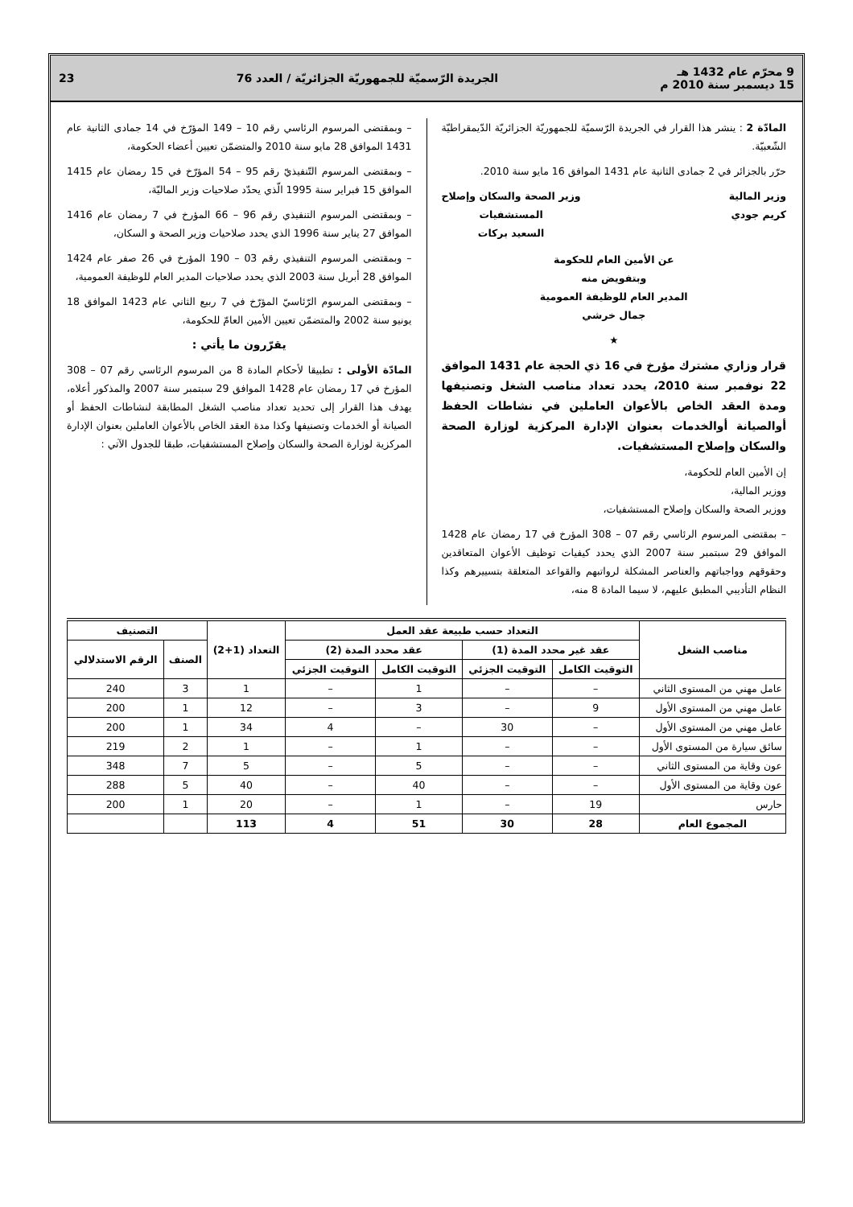9 محرّم عام 1432 هـ
15 ديسمبر سنة 2010 م
الجريدة الرّسميّة للجمهوريّة الجزائريّة / العدد 76
23
المادّة 2 : ينشر هذا القرار في الجريدة الرّسميّة للجمهوريّة الجزائريّة الدّيمقراطيّة الشّعبيّة.
حرّر بالجزائر في 2 جمادى الثانية عام 1431 الموافق 16 مايو سنة 2010.
وزير المالية
كريم جودي
وزير الصحة والسكان وإصلاح
المستشفيات
السعيد بركات
عن الأمين العام للحكومة
وبتفويض منه
المدير العام للوظيفة العمومية
جمال خرشي
★
قرار وزاري مشترك مؤرخ في 16 ذي الحجة عام 1431 الموافق 22 نوفمبر سنة 2010، يحدد تعداد مناصب الشغل وتصنيفها ومدة العقد الخاص بالأعوان العاملين في نشاطات الحفظ أوالصيانة أوالخدمات بعنوان الإدارة المركزية لوزارة الصحة والسكان وإصلاح المستشفيات.
إن الأمين العام للحكومة،
ووزير المالية،
ووزير الصحة والسكان وإصلاح المستشفيات،
– بمقتضى المرسوم الرئاسي رقم 07 – 308 المؤرخ في 17 رمضان عام 1428 الموافق 29 سبتمبر سنة 2007 الذي يحدد كيفيات توظيف الأعوان المتعاقدين وحقوقهم وواجباتهم والعناصر المشكلة لرواتبهم والقواعد المتعلقة بتسييرهم وكذا النظام التأديبي المطبق عليهم، لا سيما المادة 8 منه،
– وبمقتضى المرسوم الرئاسي رقم 10 – 149 المؤرّخ في 14 جمادى الثانية عام 1431 الموافق 28 مايو سنة 2010 والمتضمّن تعيين أعضاء الحكومة،
– وبمقتضى المرسوم التّنفيذيّ رقم 95 – 54 المؤرّخ في 15 رمضان عام 1415 الموافق 15 فبراير سنة 1995 الّذي يحدّد صلاحيات وزير الماليّة،
– وبمقتضى المرسوم التنفيذي رقم 96 – 66 المؤرخ في 7 رمضان عام 1416 الموافق 27 يناير سنة 1996 الذي يحدد صلاحيات وزير الصحة و السكان،
– وبمقتضى المرسوم التنفيذي رقم 03 – 190 المؤرخ في 26 صفر عام 1424 الموافق 28 أبريل سنة 2003 الذي يحدد صلاحيات المدير العام للوظيفة العمومية،
– وبمقتضى المرسوم الرّئاسيّ المؤرّخ في 7 ربيع الثاني عام 1423 الموافق 18 يونيو سنة 2002 والمتضمّن تعيين الأمين العامّ للحكومة،
يقرّرون ما يأتي :
المادّة الأولى : تطبيقا لأحكام المادة 8 من المرسوم الرئاسي رقم 07 – 308 المؤرخ في 17 رمضان عام 1428 الموافق 29 سبتمبر سنة 2007 والمذكور أعلاه، يهدف هذا القرار إلى تحديد تعداد مناصب الشغل المطابقة لنشاطات الحفظ أو الصيانة أو الخدمات وتصنيفها وكذا مدة العقد الخاص بالأعوان العاملين بعنوان الإدارة المركزية لوزارة الصحة والسكان وإصلاح المستشفيات، طبقا للجدول الآتي :
| مناصب الشغل | التعداد حسب طبيعة عقد العمل | | | | التعداد (1+2) | التصنيف | |
| --- | --- | --- | --- | --- | --- | --- | --- |
| | عقد غير محدد المدة (1) | | عقد محدد المدة (2) | | | الصنف | الرقم الاستدلالي |
| | التوقيت الكامل | التوقيت الجزئي | التوقيت الكامل | التوقيت الجزئي | | | |
| عامل مهني من المستوى الثاني | – | – | 1 | – | 1 | 3 | 240 |
| عامل مهني من المستوى الأول | 9 | – | 3 | – | 12 | 1 | 200 |
| عامل مهني من المستوى الأول | – | 30 | – | 4 | 34 | 1 | 200 |
| سائق سيارة من المستوى الأول | – | – | 1 | – | 1 | 2 | 219 |
| عون وقاية من المستوى الثاني | – | – | 5 | – | 5 | 7 | 348 |
| عون وقاية من المستوى الأول | – | – | 40 | – | 40 | 5 | 288 |
| حارس | 19 | – | 1 | – | 20 | 1 | 200 |
| المجموع العام | 28 | 30 | 51 | 4 | 113 | | |